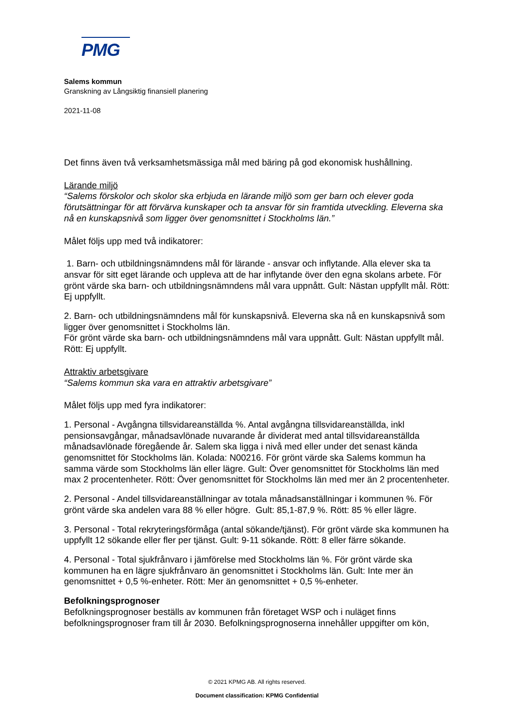PMG
Salems kommun
Granskning av Långsiktig finansiell planering
2021-11-08
Det finns även två verksamhetsmässiga mål med bäring på god ekonomisk hushållning.
Lärande miljö
“Salems förskolor och skolor ska erbjuda en lärande miljö som ger barn och elever goda förutsättningar för att förvärva kunskaper och ta ansvar för sin framtida utveckling. Eleverna ska nå en kunskapsnivå som ligger över genomsnittet i Stockholms län.”
Målet följs upp med två indikatorer:
1. Barn- och utbildningsnämndens mål för lärande - ansvar och inflytande. Alla elever ska ta ansvar för sitt eget lärande och uppleva att de har inflytande över den egna skolans arbete. För grönt värde ska barn- och utbildningsnämndens mål vara uppnått. Gult: Nästan uppfyllt mål. Rött: Ej uppfyllt.
2. Barn- och utbildningsnämndens mål för kunskapsnivå. Eleverna ska nå en kunskapsnivå som ligger över genomsnittet i Stockholms län.
För grönt värde ska barn- och utbildningsnämndens mål vara uppnått. Gult: Nästan uppfyllt mål. Rött: Ej uppfyllt.
Attraktiv arbetsgivare
“Salems kommun ska vara en attraktiv arbetsgivare”
Målet följs upp med fyra indikatorer:
1. Personal - Avgångna tillsvidareanställda %. Antal avgångna tillsvidareanställda, inkl pensionsavgångar, månadsavlönade nuvarande år dividerat med antal tillsvidareanställda månadsavlönade föregående år. Salem ska ligga i nivå med eller under det senast kända genomsnittet för Stockholms län. Kolada: N00216. För grönt värde ska Salems kommun ha samma värde som Stockholms län eller lägre. Gult: Över genomsnittet för Stockholms län med max 2 procentenheter. Rött: Över genomsnittet för Stockholms län med mer än 2 procentenheter.
2. Personal - Andel tillsvidareanställningar av totala månadsanställningar i kommunen %. För grönt värde ska andelen vara 88 % eller högre. Gult: 85,1-87,9 %. Rött: 85 % eller lägre.
3. Personal - Total rekryteringsförmåga (antal sökande/tjänst). För grönt värde ska kommunen ha uppfyllt 12 sökande eller fler per tjänst. Gult: 9-11 sökande. Rött: 8 eller färre sökande.
4. Personal - Total sjukfrånvaro i jämförelse med Stockholms län %. För grönt värde ska kommunen ha en lägre sjukfrånvaro än genomsnittet i Stockholms län. Gult: Inte mer än genomsnittet + 0,5 %-enheter. Rött: Mer än genomsnittet + 0,5 %-enheter.
Befolkningsprognoser
Befolkningsprognoser beställs av kommunen från företaget WSP och i nuläget finns befolkningsprognoser fram till år 2030. Befolkningsprognoserna innehåller uppgifter om kön,
© 2021 KPMG AB. All rights reserved.
Document classification: KPMG Confidential